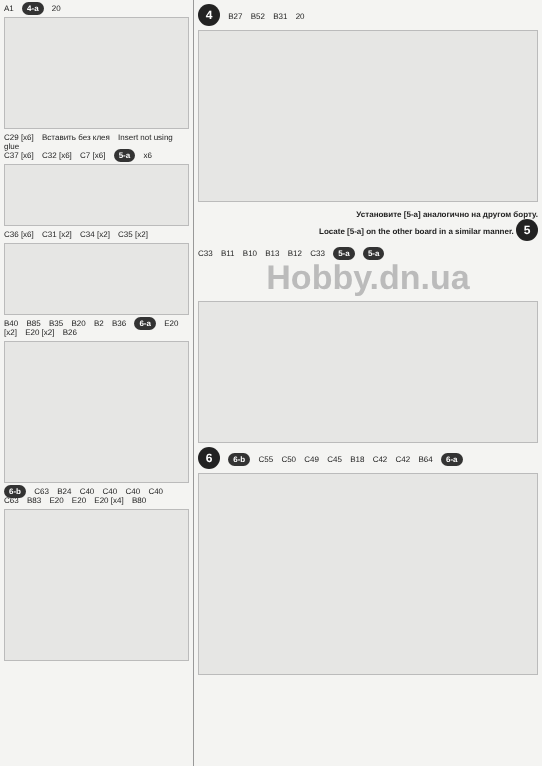A1 4-a 20
C29 [x6] Вставить без клея Insert not using glue
C37 [x6] C32 [x6] C7 [x6] 5-a x6
C36 [x6] C31 [x2] C34 [x2] C35 [x2]
B40 B85 B35 B20 B2 B36 6-a E20 [x2] E20 [x2] B26
6-b C63 B24 C40 C40 C40 C40 C63 B83 E20 E20 E20 [x4] B80
4 B27 B52 B31 20
Установите [5-а] аналогично на другом борту.
Locate [5-a] on the other board in a similar manner. 5
C33 B11 B10 B13 B12 C33 5-a 5-a
Hobby.dn.ua
6 6-b C55 C50 C49 C45 B18 C42 C42 B64 6-a